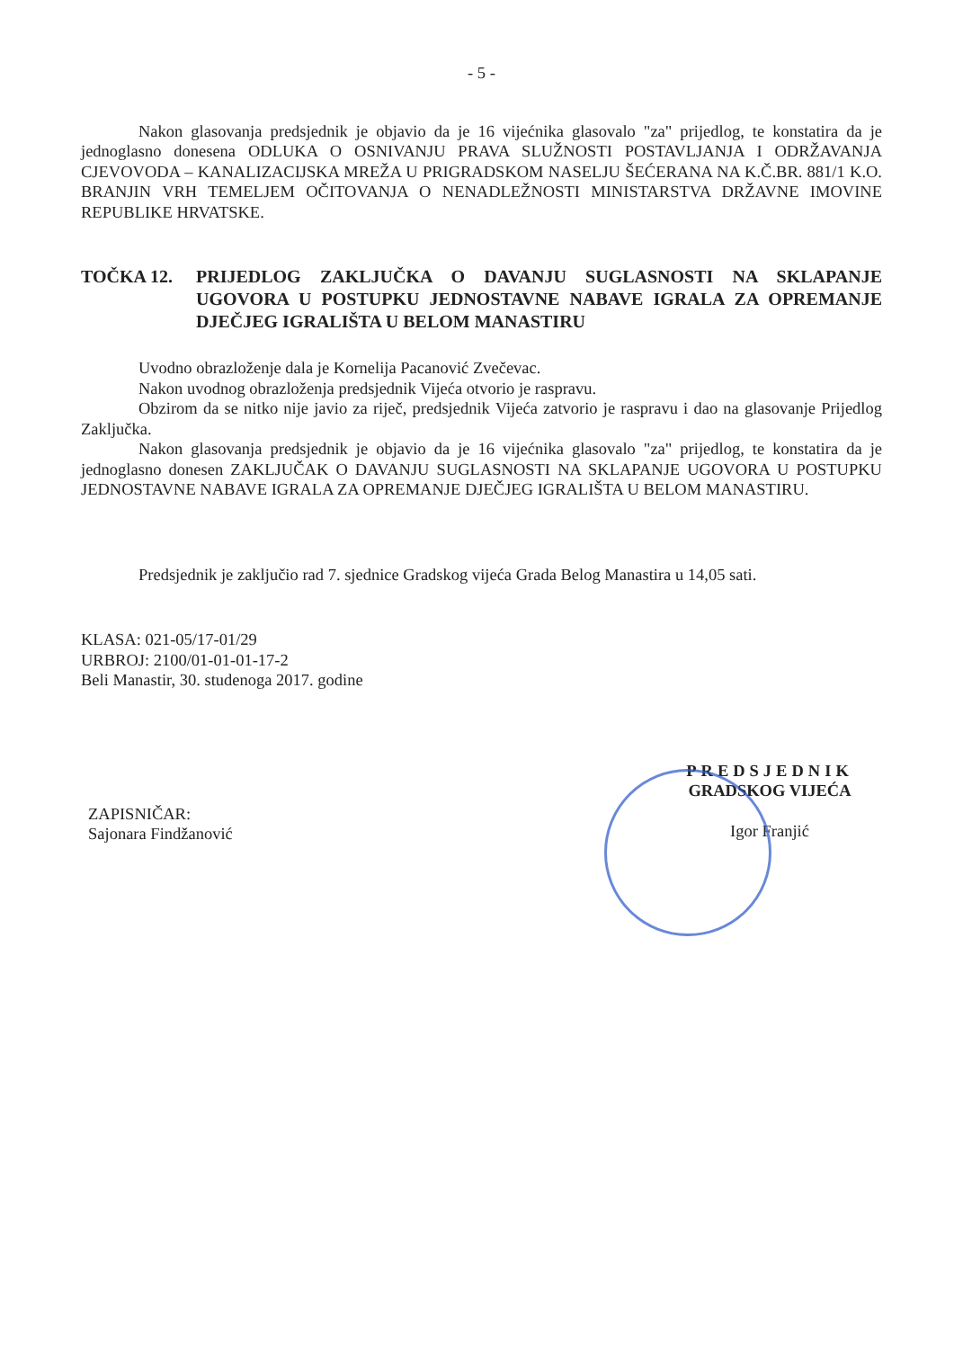- 5 -
Nakon glasovanja predsjednik je objavio da je 16 vijećnika glasovalo "za" prijedlog, te konstatira da je jednoglasno donesena ODLUKA O OSNIVANJU PRAVA SLUŽNOSTI POSTAVLJANJA I ODRŽAVANJA CJEVOVODA – KANALIZACIJSKA MREŽA U PRIGRADSKOM NASELJU ŠEĆERANA NA K.Č.BR. 881/1 K.O. BRANJIN VRH TEMELJEM OČITOVANJA O NENADLEŽNOSTI MINISTARSTVA DRŽAVNE IMOVINE REPUBLIKE HRVATSKE.
TOČKA 12. PRIJEDLOG ZAKLJUČKA O DAVANJU SUGLASNOSTI NA SKLAPANJE UGOVORA U POSTUPKU JEDNOSTAVNE NABAVE IGRALA ZA OPREMANJE DJEČJEG IGRALIŠTA U BELOM MANASTIRU
Uvodno obrazloženje dala je Kornelija Pacanović Zvečevac.
Nakon uvodnog obrazloženja predsjednik Vijeća otvorio je raspravu.
Obzirom da se nitko nije javio za riječ, predsjednik Vijeća zatvorio je raspravu i dao na glasovanje Prijedlog Zaključka.
Nakon glasovanja predsjednik je objavio da je 16 vijećnika glasovalo "za" prijedlog, te konstatira da je jednoglasno donesen ZAKLJUČAK O DAVANJU SUGLASNOSTI NA SKLAPANJE UGOVORA U POSTUPKU JEDNOSTAVNE NABAVE IGRALA ZA OPREMANJE DJEČJEG IGRALIŠTA U BELOM MANASTIRU.
Predsjednik je zaključio rad 7. sjednice Gradskog vijeća Grada Belog Manastira u 14,05 sati.
KLASA: 021-05/17-01/29
URBROJ: 2100/01-01-01-17-2
Beli Manastir, 30. studenoga 2017. godine
ZAPISNIČAR:
Sajonara Findžanović
PREDSJEDNIK
GRADSKOG VIJEĆA
Igor Franjić